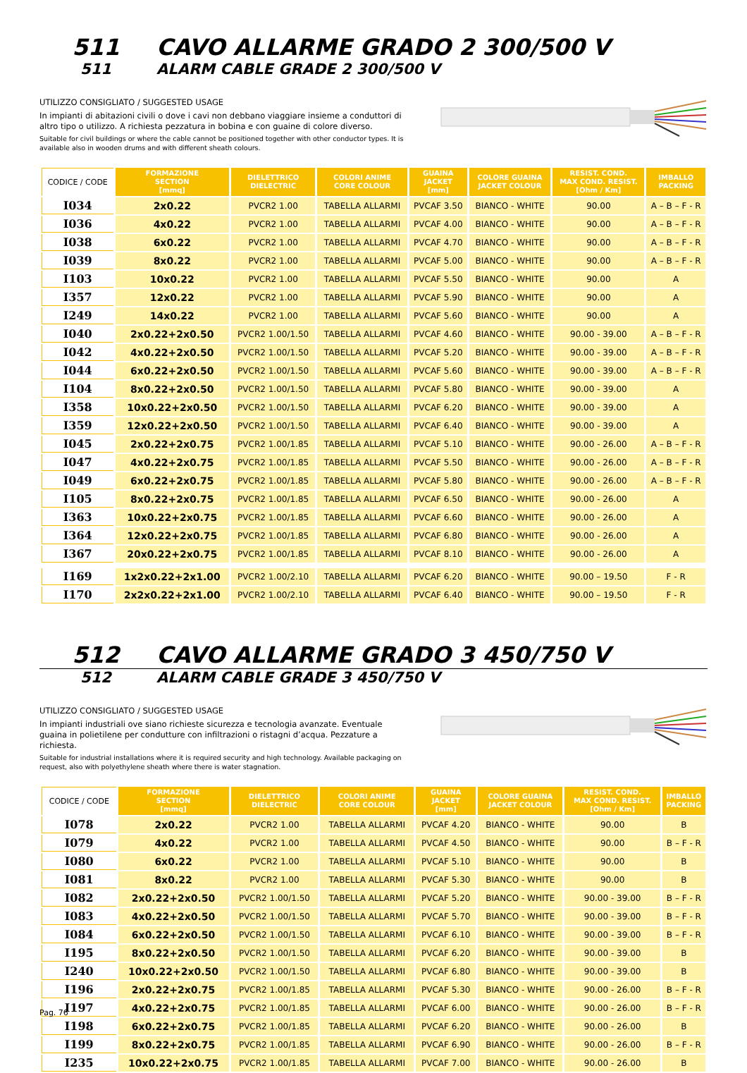511 CAVO ALLARME GRADO 2 300/500 V
511 ALARM CABLE GRADE 2 300/500 V
UTILIZZO CONSIGLIATO / SUGGESTED USAGE
In impianti di abitazioni civili o dove i cavi non debbano viaggiare insieme a conduttori di altro tipo o utilizzo. A richiesta pezzatura in bobina e con guaine di colore diverso.
Suitable for civil buildings or where the cable cannot be positioned together with other conductor types. It is available also in wooden drums and with different sheath colours.
| CODICE / CODE | FORMAZIONE SECTION [mmq] | DIELETTRICO DIELECTRIC | COLORI ANIME CORE COLOUR | GUAINA JACKET [mm] | COLORE GUAINA JACKET COLOUR | RESIST. COND. MAX COND. RESIST. [Ohm / Km] | IMBALLO PACKING |
| --- | --- | --- | --- | --- | --- | --- | --- |
| I034 | 2x0.22 | PVCR2 1.00 | TABELLA ALLARMI | PVCAF 3.50 | BIANCO - WHITE | 90.00 | A – B – F - R |
| I036 | 4x0.22 | PVCR2 1.00 | TABELLA ALLARMI | PVCAF 4.00 | BIANCO - WHITE | 90.00 | A – B – F - R |
| I038 | 6x0.22 | PVCR2 1.00 | TABELLA ALLARMI | PVCAF 4.70 | BIANCO - WHITE | 90.00 | A – B – F - R |
| I039 | 8x0.22 | PVCR2 1.00 | TABELLA ALLARMI | PVCAF 5.00 | BIANCO - WHITE | 90.00 | A – B – F - R |
| I103 | 10x0.22 | PVCR2 1.00 | TABELLA ALLARMI | PVCAF 5.50 | BIANCO - WHITE | 90.00 | A |
| I357 | 12x0.22 | PVCR2 1.00 | TABELLA ALLARMI | PVCAF 5.90 | BIANCO - WHITE | 90.00 | A |
| I249 | 14x0.22 | PVCR2 1.00 | TABELLA ALLARMI | PVCAF 5.60 | BIANCO - WHITE | 90.00 | A |
| I040 | 2x0.22+2x0.50 | PVCR2 1.00/1.50 | TABELLA ALLARMI | PVCAF 4.60 | BIANCO - WHITE | 90.00 - 39.00 | A – B – F - R |
| I042 | 4x0.22+2x0.50 | PVCR2 1.00/1.50 | TABELLA ALLARMI | PVCAF 5.20 | BIANCO - WHITE | 90.00 - 39.00 | A – B – F - R |
| I044 | 6x0.22+2x0.50 | PVCR2 1.00/1.50 | TABELLA ALLARMI | PVCAF 5.60 | BIANCO - WHITE | 90.00 - 39.00 | A – B – F - R |
| I104 | 8x0.22+2x0.50 | PVCR2 1.00/1.50 | TABELLA ALLARMI | PVCAF 5.80 | BIANCO - WHITE | 90.00 - 39.00 | A |
| I358 | 10x0.22+2x0.50 | PVCR2 1.00/1.50 | TABELLA ALLARMI | PVCAF 6.20 | BIANCO - WHITE | 90.00 - 39.00 | A |
| I359 | 12x0.22+2x0.50 | PVCR2 1.00/1.50 | TABELLA ALLARMI | PVCAF 6.40 | BIANCO - WHITE | 90.00 - 39.00 | A |
| I045 | 2x0.22+2x0.75 | PVCR2 1.00/1.85 | TABELLA ALLARMI | PVCAF 5.10 | BIANCO - WHITE | 90.00 - 26.00 | A – B – F - R |
| I047 | 4x0.22+2x0.75 | PVCR2 1.00/1.85 | TABELLA ALLARMI | PVCAF 5.50 | BIANCO - WHITE | 90.00 - 26.00 | A – B – F - R |
| I049 | 6x0.22+2x0.75 | PVCR2 1.00/1.85 | TABELLA ALLARMI | PVCAF 5.80 | BIANCO - WHITE | 90.00 - 26.00 | A – B – F - R |
| I105 | 8x0.22+2x0.75 | PVCR2 1.00/1.85 | TABELLA ALLARMI | PVCAF 6.50 | BIANCO - WHITE | 90.00 - 26.00 | A |
| I363 | 10x0.22+2x0.75 | PVCR2 1.00/1.85 | TABELLA ALLARMI | PVCAF 6.60 | BIANCO - WHITE | 90.00 - 26.00 | A |
| I364 | 12x0.22+2x0.75 | PVCR2 1.00/1.85 | TABELLA ALLARMI | PVCAF 6.80 | BIANCO - WHITE | 90.00 - 26.00 | A |
| I367 | 20x0.22+2x0.75 | PVCR2 1.00/1.85 | TABELLA ALLARMI | PVCAF 8.10 | BIANCO - WHITE | 90.00 - 26.00 | A |
| I169 | 1x2x0.22+2x1.00 | PVCR2 1.00/2.10 | TABELLA ALLARMI | PVCAF 6.20 | BIANCO - WHITE | 90.00 – 19.50 | F - R |
| I170 | 2x2x0.22+2x1.00 | PVCR2 1.00/2.10 | TABELLA ALLARMI | PVCAF 6.40 | BIANCO - WHITE | 90.00 – 19.50 | F - R |
512 CAVO ALLARME GRADO 3 450/750 V
512 ALARM CABLE GRADE 3 450/750 V
UTILIZZO CONSIGLIATO / SUGGESTED USAGE
In impianti industriali ove siano richieste sicurezza e tecnologia avanzate. Eventuale guaina in polietilene per condutture con infiltrazioni o ristagni d’acqua. Pezzature a richiesta.
Suitable for industrial installations where it is required security and high technology. Available packaging on request, also with polyethylene sheath where there is water stagnation.
| CODICE / CODE | FORMAZIONE SECTION [mmq] | DIELETTRICO DIELECTRIC | COLORI ANIME CORE COLOUR | GUAINA JACKET [mm] | COLORE GUAINA JACKET COLOUR | RESIST. COND. MAX COND. RESIST. [Ohm / Km] | IMBALLO PACKING |
| --- | --- | --- | --- | --- | --- | --- | --- |
| I078 | 2x0.22 | PVCR2 1.00 | TABELLA ALLARMI | PVCAF 4.20 | BIANCO - WHITE | 90.00 | B |
| I079 | 4x0.22 | PVCR2 1.00 | TABELLA ALLARMI | PVCAF 4.50 | BIANCO - WHITE | 90.00 | B – F - R |
| I080 | 6x0.22 | PVCR2 1.00 | TABELLA ALLARMI | PVCAF 5.10 | BIANCO - WHITE | 90.00 | B |
| I081 | 8x0.22 | PVCR2 1.00 | TABELLA ALLARMI | PVCAF 5.30 | BIANCO - WHITE | 90.00 | B |
| I082 | 2x0.22+2x0.50 | PVCR2 1.00/1.50 | TABELLA ALLARMI | PVCAF 5.20 | BIANCO - WHITE | 90.00 - 39.00 | B – F - R |
| I083 | 4x0.22+2x0.50 | PVCR2 1.00/1.50 | TABELLA ALLARMI | PVCAF 5.70 | BIANCO - WHITE | 90.00 - 39.00 | B – F - R |
| I084 | 6x0.22+2x0.50 | PVCR2 1.00/1.50 | TABELLA ALLARMI | PVCAF 6.10 | BIANCO - WHITE | 90.00 - 39.00 | B – F - R |
| I195 | 8x0.22+2x0.50 | PVCR2 1.00/1.50 | TABELLA ALLARMI | PVCAF 6.20 | BIANCO - WHITE | 90.00 - 39.00 | B |
| I240 | 10x0.22+2x0.50 | PVCR2 1.00/1.50 | TABELLA ALLARMI | PVCAF 6.80 | BIANCO - WHITE | 90.00 - 39.00 | B |
| I196 | 2x0.22+2x0.75 | PVCR2 1.00/1.85 | TABELLA ALLARMI | PVCAF 5.30 | BIANCO - WHITE | 90.00 - 26.00 | B – F - R |
| I197 | 4x0.22+2x0.75 | PVCR2 1.00/1.85 | TABELLA ALLARMI | PVCAF 6.00 | BIANCO - WHITE | 90.00 - 26.00 | B – F - R |
| I198 | 6x0.22+2x0.75 | PVCR2 1.00/1.85 | TABELLA ALLARMI | PVCAF 6.20 | BIANCO - WHITE | 90.00 - 26.00 | B |
| I199 | 8x0.22+2x0.75 | PVCR2 1.00/1.85 | TABELLA ALLARMI | PVCAF 6.90 | BIANCO - WHITE | 90.00 - 26.00 | B – F - R |
| I235 | 10x0.22+2x0.75 | PVCR2 1.00/1.85 | TABELLA ALLARMI | PVCAF 7.00 | BIANCO - WHITE | 90.00 - 26.00 | B |
Pag. 76